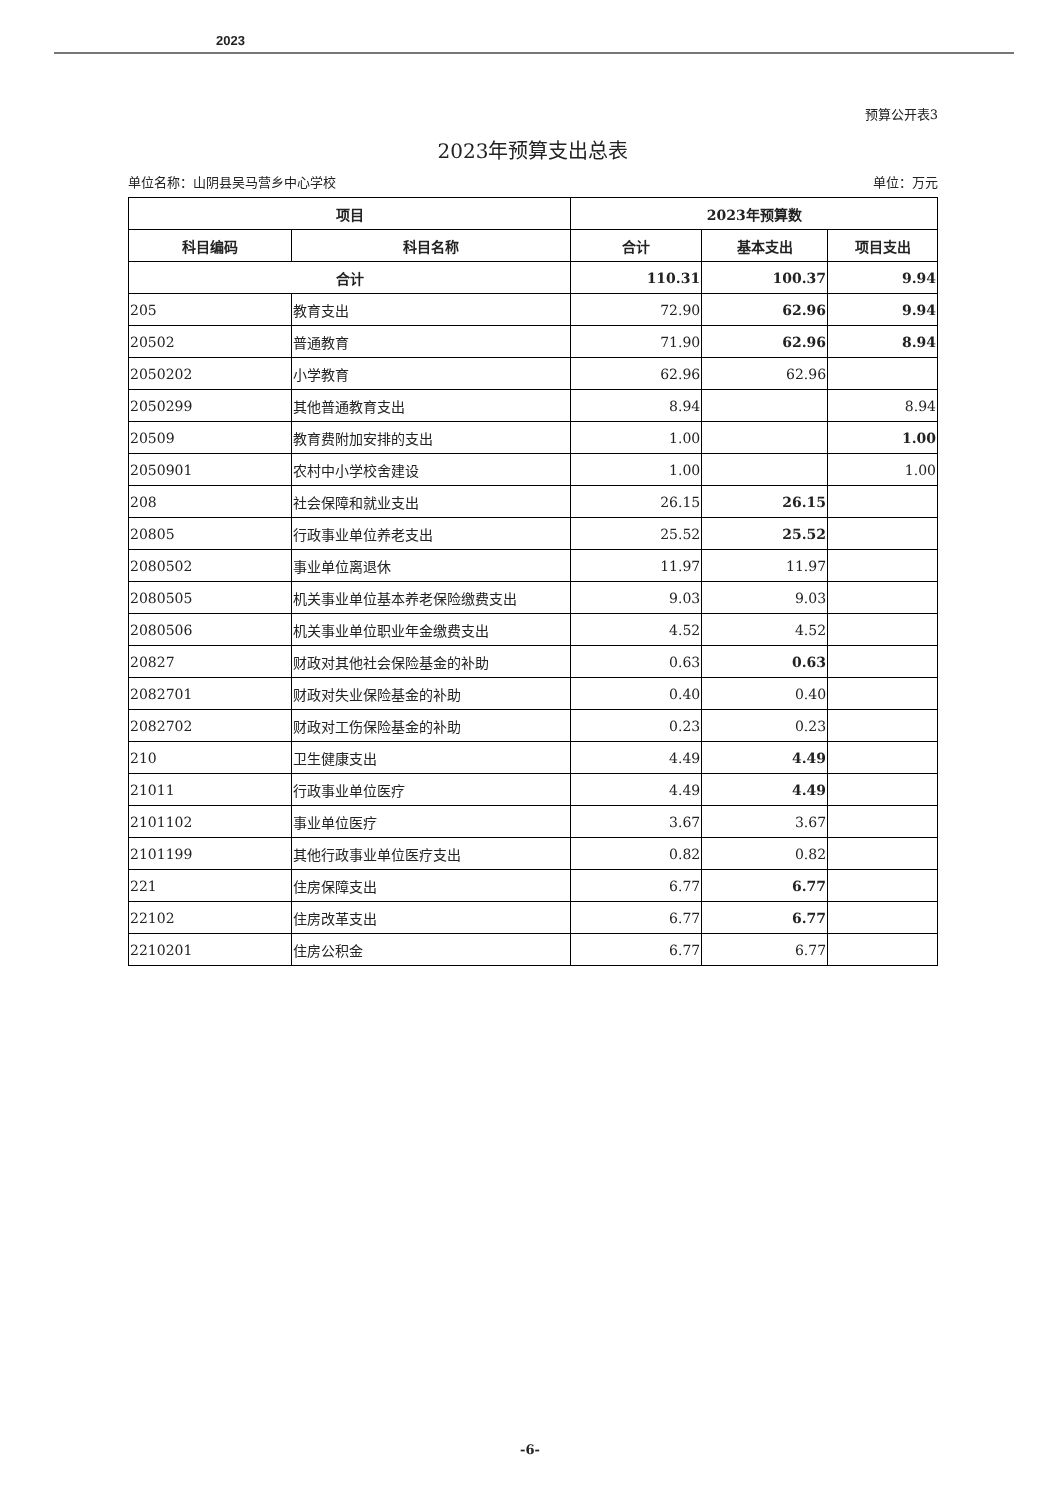2023
预算公开表3
2023年预算支出总表
单位名称：山阴县吴马营乡中心学校 单位：万元
| 项目 | | 2023年预算数 | | |
| --- | --- | --- | --- | --- |
| 科目编码 | 科目名称 | 合计 | 基本支出 | 项目支出 |
| 合计 | | 110.31 | 100.37 | 9.94 |
| 205 | 教育支出 | 72.90 | 62.96 | 9.94 |
| 20502 | 普通教育 | 71.90 | 62.96 | 8.94 |
| 2050202 | 小学教育 | 62.96 | 62.96 | |
| 2050299 | 其他普通教育支出 | 8.94 | | 8.94 |
| 20509 | 教育费附加安排的支出 | 1.00 | | 1.00 |
| 2050901 | 农村中小学校舍建设 | 1.00 | | 1.00 |
| 208 | 社会保障和就业支出 | 26.15 | 26.15 | |
| 20805 | 行政事业单位养老支出 | 25.52 | 25.52 | |
| 2080502 | 事业单位离退休 | 11.97 | 11.97 | |
| 2080505 | 机关事业单位基本养老保险缴费支出 | 9.03 | 9.03 | |
| 2080506 | 机关事业单位职业年金缴费支出 | 4.52 | 4.52 | |
| 20827 | 财政对其他社会保险基金的补助 | 0.63 | 0.63 | |
| 2082701 | 财政对失业保险基金的补助 | 0.40 | 0.40 | |
| 2082702 | 财政对工伤保险基金的补助 | 0.23 | 0.23 | |
| 210 | 卫生健康支出 | 4.49 | 4.49 | |
| 21011 | 行政事业单位医疗 | 4.49 | 4.49 | |
| 2101102 | 事业单位医疗 | 3.67 | 3.67 | |
| 2101199 | 其他行政事业单位医疗支出 | 0.82 | 0.82 | |
| 221 | 住房保障支出 | 6.77 | 6.77 | |
| 22102 | 住房改革支出 | 6.77 | 6.77 | |
| 2210201 | 住房公积金 | 6.77 | 6.77 | |
-6-